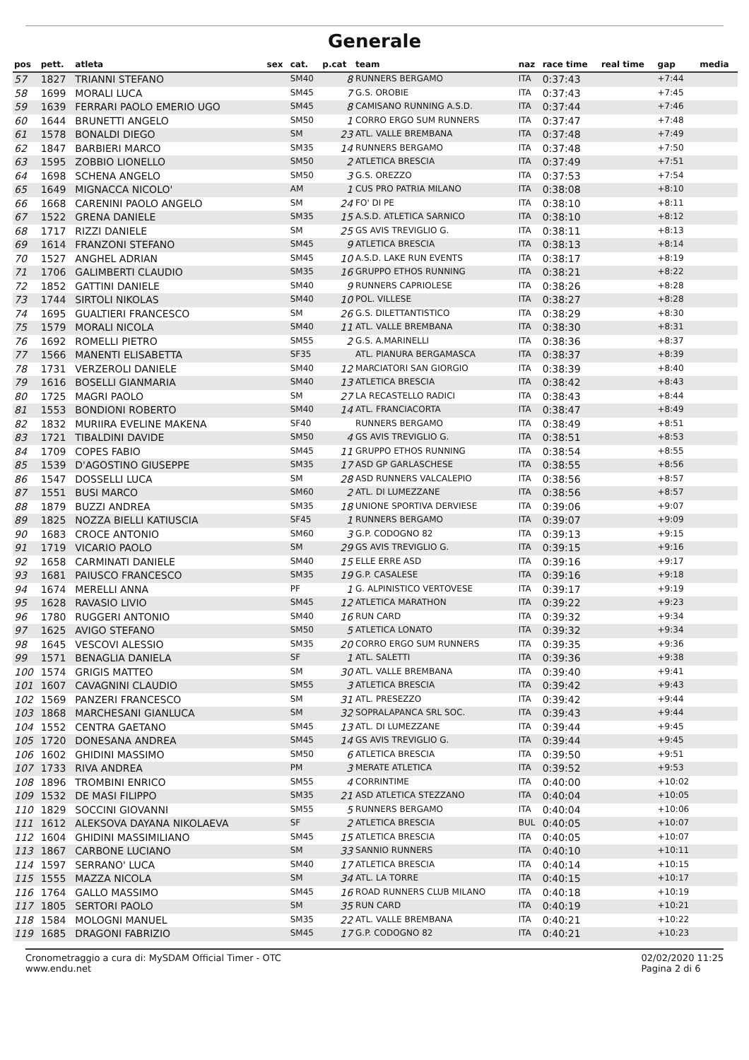Generale
| pos | pett. | atleta | sex | cat. | p.cat | team | naz | race time | real time | gap | media |
| --- | --- | --- | --- | --- | --- | --- | --- | --- | --- | --- | --- |
| 57 | 1827 | TRIANNI STEFANO | | SM40 | 8 | RUNNERS BERGAMO | ITA | 0:37:43 | | +7:44 | |
| 58 | 1699 | MORALI LUCA | | SM45 | 7 | G.S. OROBIE | ITA | 0:37:43 | | +7:45 | |
| 59 | 1639 | FERRARI PAOLO EMERIO UGO | | SM45 | 8 | CAMISANO RUNNING A.S.D. | ITA | 0:37:44 | | +7:46 | |
| 60 | 1644 | BRUNETTI ANGELO | | SM50 | 1 | CORRO ERGO SUM RUNNERS | ITA | 0:37:47 | | +7:48 | |
| 61 | 1578 | BONALDI DIEGO | | SM | 23 | ATL. VALLE BREMBANA | ITA | 0:37:48 | | +7:49 | |
| 62 | 1847 | BARBIERI MARCO | | SM35 | 14 | RUNNERS BERGAMO | ITA | 0:37:48 | | +7:50 | |
| 63 | 1595 | ZOBBIO LIONELLO | | SM50 | 2 | ATLETICA BRESCIA | ITA | 0:37:49 | | +7:51 | |
| 64 | 1698 | SCHENA ANGELO | | SM50 | 3 | G.S. OREZZO | ITA | 0:37:53 | | +7:54 | |
| 65 | 1649 | MIGNACCA NICOLO' | | AM | 1 | CUS PRO PATRIA MILANO | ITA | 0:38:08 | | +8:10 | |
| 66 | 1668 | CARENINI PAOLO ANGELO | | SM | 24 | FO' DI PE | ITA | 0:38:10 | | +8:11 | |
| 67 | 1522 | GRENA DANIELE | | SM35 | 15 | A.S.D. ATLETICA SARNICO | ITA | 0:38:10 | | +8:12 | |
| 68 | 1717 | RIZZI DANIELE | | SM | 25 | GS AVIS TREVIGLIO G. | ITA | 0:38:11 | | +8:13 | |
| 69 | 1614 | FRANZONI STEFANO | | SM45 | 9 | ATLETICA BRESCIA | ITA | 0:38:13 | | +8:14 | |
| 70 | 1527 | ANGHEL ADRIAN | | SM45 | 10 | A.S.D. LAKE RUN EVENTS | ITA | 0:38:17 | | +8:19 | |
| 71 | 1706 | GALIMBERTI CLAUDIO | | SM35 | 16 | GRUPPO ETHOS RUNNING | ITA | 0:38:21 | | +8:22 | |
| 72 | 1852 | GATTINI DANIELE | | SM40 | 9 | RUNNERS CAPRIOLESE | ITA | 0:38:26 | | +8:28 | |
| 73 | 1744 | SIRTOLI NIKOLAS | | SM40 | 10 | POL. VILLESE | ITA | 0:38:27 | | +8:28 | |
| 74 | 1695 | GUALTIERI FRANCESCO | | SM | 26 | G.S. DILETTANTISTICO | ITA | 0:38:29 | | +8:30 | |
| 75 | 1579 | MORALI NICOLA | | SM40 | 11 | ATL. VALLE BREMBANA | ITA | 0:38:30 | | +8:31 | |
| 76 | 1692 | ROMELLI PIETRO | | SM55 | 2 | G.S. A.MARINELLI | ITA | 0:38:36 | | +8:37 | |
| 77 | 1566 | MANENTI ELISABETTA | | SF35 | | ATL. PIANURA BERGAMASCA | ITA | 0:38:37 | | +8:39 | |
| 78 | 1731 | VERZEROLI DANIELE | | SM40 | 12 | MARCIATORI SAN GIORGIO | ITA | 0:38:39 | | +8:40 | |
| 79 | 1616 | BOSELLI GIANMARIA | | SM40 | 13 | ATLETICA BRESCIA | ITA | 0:38:42 | | +8:43 | |
| 80 | 1725 | MAGRI PAOLO | | SM | 27 | LA RECASTELLO RADICI | ITA | 0:38:43 | | +8:44 | |
| 81 | 1553 | BONDIONI ROBERTO | | SM40 | 14 | ATL. FRANCIACORTA | ITA | 0:38:47 | | +8:49 | |
| 82 | 1832 | MURIIRA EVELINE MAKENA | | SF40 | | RUNNERS BERGAMO | ITA | 0:38:49 | | +8:51 | |
| 83 | 1721 | TIBALDINI DAVIDE | | SM50 | 4 | GS AVIS TREVIGLIO G. | ITA | 0:38:51 | | +8:53 | |
| 84 | 1709 | COPES FABIO | | SM45 | 11 | GRUPPO ETHOS RUNNING | ITA | 0:38:54 | | +8:55 | |
| 85 | 1539 | D'AGOSTINO GIUSEPPE | | SM35 | 17 | ASD GP GARLASCHESE | ITA | 0:38:55 | | +8:56 | |
| 86 | 1547 | DOSSELLI LUCA | | SM | 28 | ASD RUNNERS VALCALEPIO | ITA | 0:38:56 | | +8:57 | |
| 87 | 1551 | BUSI MARCO | | SM60 | 2 | ATL. DI LUMEZZANE | ITA | 0:38:56 | | +8:57 | |
| 88 | 1879 | BUZZI ANDREA | | SM35 | 18 | UNIONE SPORTIVA DERVIESE | ITA | 0:39:06 | | +9:07 | |
| 89 | 1825 | NOZZA BIELLI KATIUSCIA | | SF45 | 1 | RUNNERS BERGAMO | ITA | 0:39:07 | | +9:09 | |
| 90 | 1683 | CROCE ANTONIO | | SM60 | 3 | G.P. CODOGNO 82 | ITA | 0:39:13 | | +9:15 | |
| 91 | 1719 | VICARIO PAOLO | | SM | 29 | GS AVIS TREVIGLIO G. | ITA | 0:39:15 | | +9:16 | |
| 92 | 1658 | CARMINATI DANIELE | | SM40 | 15 | ELLE ERRE ASD | ITA | 0:39:16 | | +9:17 | |
| 93 | 1681 | PAIUSCO FRANCESCO | | SM35 | 19 | G.P. CASALESE | ITA | 0:39:16 | | +9:18 | |
| 94 | 1674 | MERELLI ANNA | | PF | 1 | G. ALPINISTICO VERTOVESE | ITA | 0:39:17 | | +9:19 | |
| 95 | 1628 | RAVASIO LIVIO | | SM45 | 12 | ATLETICA MARATHON | ITA | 0:39:22 | | +9:23 | |
| 96 | 1780 | RUGGERI ANTONIO | | SM40 | 16 | RUN CARD | ITA | 0:39:32 | | +9:34 | |
| 97 | 1625 | AVIGO STEFANO | | SM50 | 5 | ATLETICA LONATO | ITA | 0:39:32 | | +9:34 | |
| 98 | 1645 | VESCOVI ALESSIO | | SM35 | 20 | CORRO ERGO SUM RUNNERS | ITA | 0:39:35 | | +9:36 | |
| 99 | 1571 | BENAGLIA DANIELA | | SF | 1 | ATL. SALETTI | ITA | 0:39:36 | | +9:38 | |
| 100 | 1574 | GRIGIS MATTEO | | SM | 30 | ATL. VALLE BREMBANA | ITA | 0:39:40 | | +9:41 | |
| 101 | 1607 | CAVAGNINI CLAUDIO | | SM55 | 3 | ATLETICA BRESCIA | ITA | 0:39:42 | | +9:43 | |
| 102 | 1569 | PANZERI FRANCESCO | | SM | 31 | ATL. PRESEZZO | ITA | 0:39:42 | | +9:44 | |
| 103 | 1868 | MARCHESANI GIANLUCA | | SM | 32 | SOPRALAPANCA SRL SOC. | ITA | 0:39:43 | | +9:44 | |
| 104 | 1552 | CENTRA GAETANO | | SM45 | 13 | ATL. DI LUMEZZANE | ITA | 0:39:44 | | +9:45 | |
| 105 | 1720 | DONESANA ANDREA | | SM45 | 14 | GS AVIS TREVIGLIO G. | ITA | 0:39:44 | | +9:45 | |
| 106 | 1602 | GHIDINI MASSIMO | | SM50 | 6 | ATLETICA BRESCIA | ITA | 0:39:50 | | +9:51 | |
| 107 | 1733 | RIVA ANDREA | | PM | 3 | MERATE ATLETICA | ITA | 0:39:52 | | +9:53 | |
| 108 | 1896 | TROMBINI ENRICO | | SM55 | 4 | CORRINTIME | ITA | 0:40:00 | | +10:02 | |
| 109 | 1532 | DE MASI FILIPPO | | SM35 | 21 | ASD ATLETICA STEZZANO | ITA | 0:40:04 | | +10:05 | |
| 110 | 1829 | SOCCINI GIOVANNI | | SM55 | 5 | RUNNERS BERGAMO | ITA | 0:40:04 | | +10:06 | |
| 111 | 1612 | ALEKSOVA DAYANA NIKOLAEVA | | SF | 2 | ATLETICA BRESCIA | BUL | 0:40:05 | | +10:07 | |
| 112 | 1604 | GHIDINI MASSIMILIANO | | SM45 | 15 | ATLETICA BRESCIA | ITA | 0:40:05 | | +10:07 | |
| 113 | 1867 | CARBONE LUCIANO | | SM | 33 | SANNIO RUNNERS | ITA | 0:40:10 | | +10:11 | |
| 114 | 1597 | SERRANO' LUCA | | SM40 | 17 | ATLETICA BRESCIA | ITA | 0:40:14 | | +10:15 | |
| 115 | 1555 | MAZZA NICOLA | | SM | 34 | ATL. LA TORRE | ITA | 0:40:15 | | +10:17 | |
| 116 | 1764 | GALLO MASSIMO | | SM45 | 16 | ROAD RUNNERS CLUB MILANO | ITA | 0:40:18 | | +10:19 | |
| 117 | 1805 | SERTORI PAOLO | | SM | 35 | RUN CARD | ITA | 0:40:19 | | +10:21 | |
| 118 | 1584 | MOLOGNI MANUEL | | SM35 | 22 | ATL. VALLE BREMBANA | ITA | 0:40:21 | | +10:22 | |
| 119 | 1685 | DRAGONI FABRIZIO | | SM45 | 17 | G.P. CODOGNO 82 | ITA | 0:40:21 | | +10:23 | |
Cronometraggio a cura di: MySDAM Official Timer - OTC
www.endu.net
02/02/2020 11:25
Pagina 2 di 6